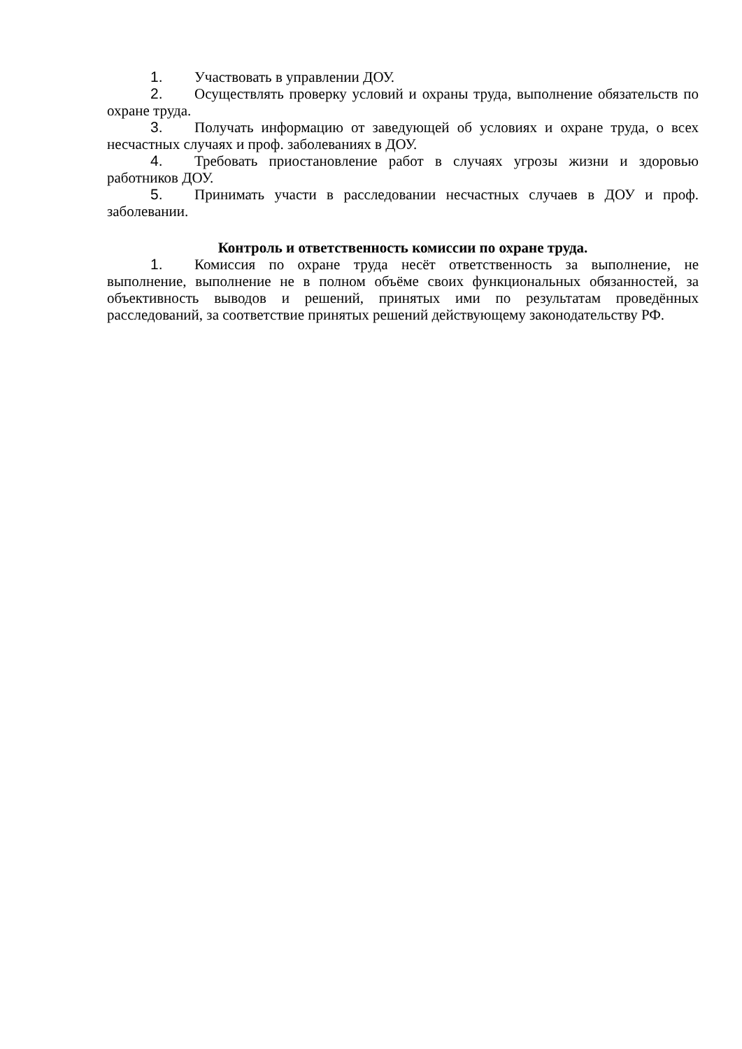1. Участвовать в управлении ДОУ.
2. Осуществлять проверку условий и охраны труда, выполнение обязательств по охране труда.
3. Получать информацию от заведующей об условиях и охране труда, о всех несчастных случаях и проф. заболеваниях в ДОУ.
4. Требовать приостановление работ в случаях угрозы жизни и здоровью работников ДОУ.
5. Принимать участи в расследовании несчастных случаев в ДОУ и проф. заболевании.
Контроль и ответственность комиссии по охране труда.
1. Комиссия по охране труда несёт ответственность за выполнение, не выполнение, выполнение не в полном объёме своих функциональных обязанностей, за объективность выводов и решений, принятых ими по результатам проведённых расследований, за соответствие принятых решений действующему законодательству РФ.